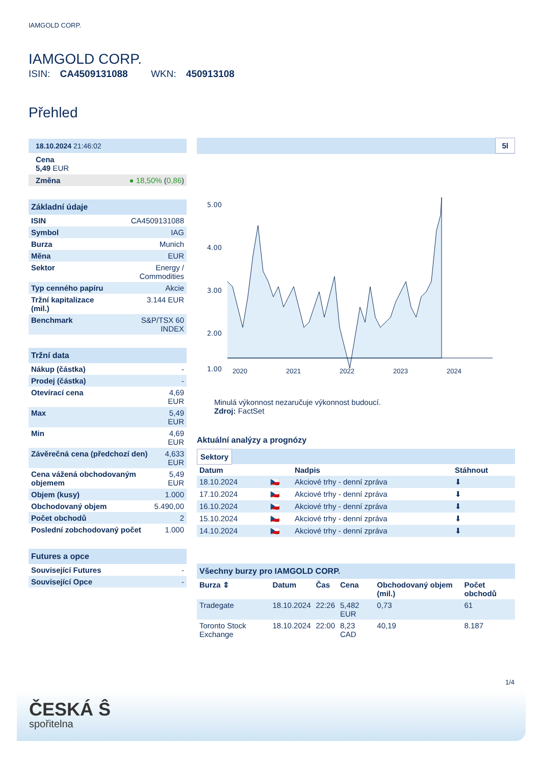IAMGOLD CORP.
IAMGOLD CORP.
ISIN: CA4509131088 WKN: 450913108
Přehled
18.10.2024 21:46:02
Cena
5,49 EUR
| Změna | ● 18,50% ( 0,86 ) |
Základní údaje
| ISIN | CA4509131088 |
| Symbol | IAG |
| Burza | Munich |
| Měna | EUR |
| Sektor | Energy / Commodities |
| Typ cenného papíru | Akcie |
| Tržní kapitalizace (mil.) | 3.144 EUR |
| Benchmark | S&P/TSX 60 INDEX |
Tržní data
| Nákup (částka) | - |
| Prodej (částka) | - |
| Otevírací cena | 4,69 EUR |
| Max | 5,49 EUR |
| Min | 4,69 EUR |
| Závěrečná cena (předchozí den) | 4,633 EUR |
| Cena vážená obchodovaným objemem | 5,49 EUR |
| Objem (kusy) | 1.000 |
| Obchodovaný objem | 5.490,00 |
| Počet obchodů | 2 |
| Poslední zobchodovaný počet | 1.000 |
Futures a opce
| Související Futures | - |
| Související Opce | - |
5l
5.00
4.00
3.00
2.00
1.00
2020
2021
2022
2023
2024
Minulá výkonnost nezaručuje výkonnost budoucí.
Zdroj: FactSet
Aktuální analýzy a prognózy
Sektory
| Datum | | Nadpis | Stáhnout |
| --- | --- | --- | --- |
| 18.10.2024 | 🇨🇿 | Akciové trhy - denní zpráva | ⬇ |
| 17.10.2024 | 🇨🇿 | Akciové trhy - denní zpráva | ⬇ |
| 16.10.2024 | 🇨🇿 | Akciové trhy - denní zpráva | ⬇ |
| 15.10.2024 | 🇨🇿 | Akciové trhy - denní zpráva | ⬇ |
| 14.10.2024 | 🇨🇿 | Akciové trhy - denní zpráva | ⬇ |
Všechny burzy pro IAMGOLD CORP.
| Burza ⇕ | Datum | Čas | Cena | Obchodovaný objem (mil.) | Počet obchodů |
| --- | --- | --- | --- | --- | --- |
| Tradegate | 18.10.2024 | 22:26 | 5,482 EUR | 0,73 | 61 |
| Toronto Stock Exchange | 18.10.2024 | 22:00 | 8,23 CAD | 40,19 | 8.187 |
1/4
ČESKÁ Ŝ
spořitelna